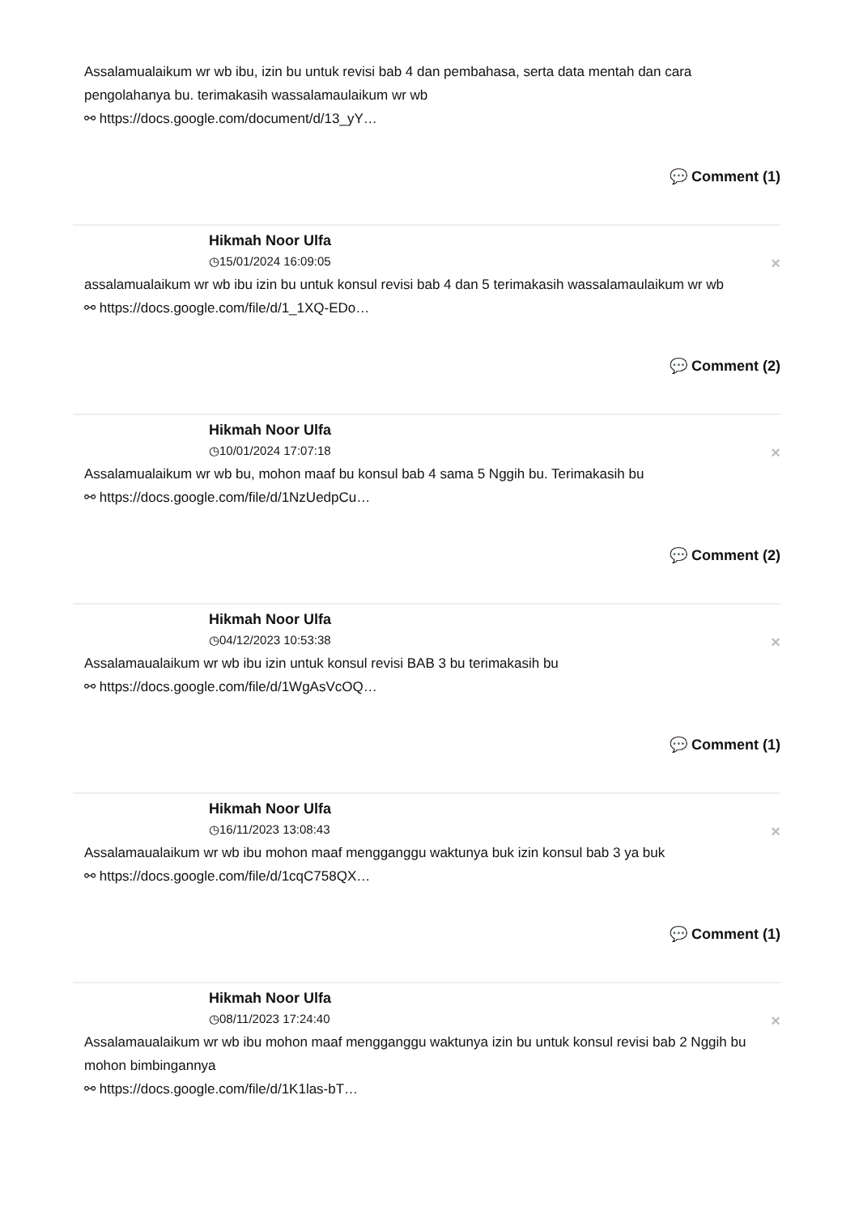Assalamualaikum wr wb ibu, izin bu untuk revisi bab 4 dan pembahasa, serta data mentah dan cara pengolahanya bu. terimakasih wassalamaulaikum wr wb
⚯ https://docs.google.com/document/d/13_yY…
💬 Comment (1)
Hikmah Noor Ulfa
◷15/01/2024 16:09:05 ×
assalamualaikum wr wb ibu izin bu untuk konsul revisi bab 4 dan 5 terimakasih wassalamaulaikum wr wb
⚯ https://docs.google.com/file/d/1_1XQ-EDo…
💬 Comment (2)
Hikmah Noor Ulfa
◷10/01/2024 17:07:18 ×
Assalamualaikum wr wb bu, mohon maaf bu konsul bab 4 sama 5 Nggih bu. Terimakasih bu
⚯ https://docs.google.com/file/d/1NzUedpCu…
💬 Comment (2)
Hikmah Noor Ulfa
◷04/12/2023 10:53:38 ×
Assalamaualaikum wr wb ibu izin untuk konsul revisi BAB 3 bu terimakasih bu
⚯ https://docs.google.com/file/d/1WgAsVcOQ…
💬 Comment (1)
Hikmah Noor Ulfa
◷16/11/2023 13:08:43 ×
Assalamaualaikum wr wb ibu mohon maaf mengganggu waktunya buk izin konsul bab 3 ya buk
⚯ https://docs.google.com/file/d/1cqC758QX…
💬 Comment (1)
Hikmah Noor Ulfa
◷08/11/2023 17:24:40 ×
Assalamaualaikum wr wb ibu mohon maaf mengganggu waktunya izin bu untuk konsul revisi bab 2 Nggih bu mohon bimbingannya
⚯ https://docs.google.com/file/d/1K1las-bT…